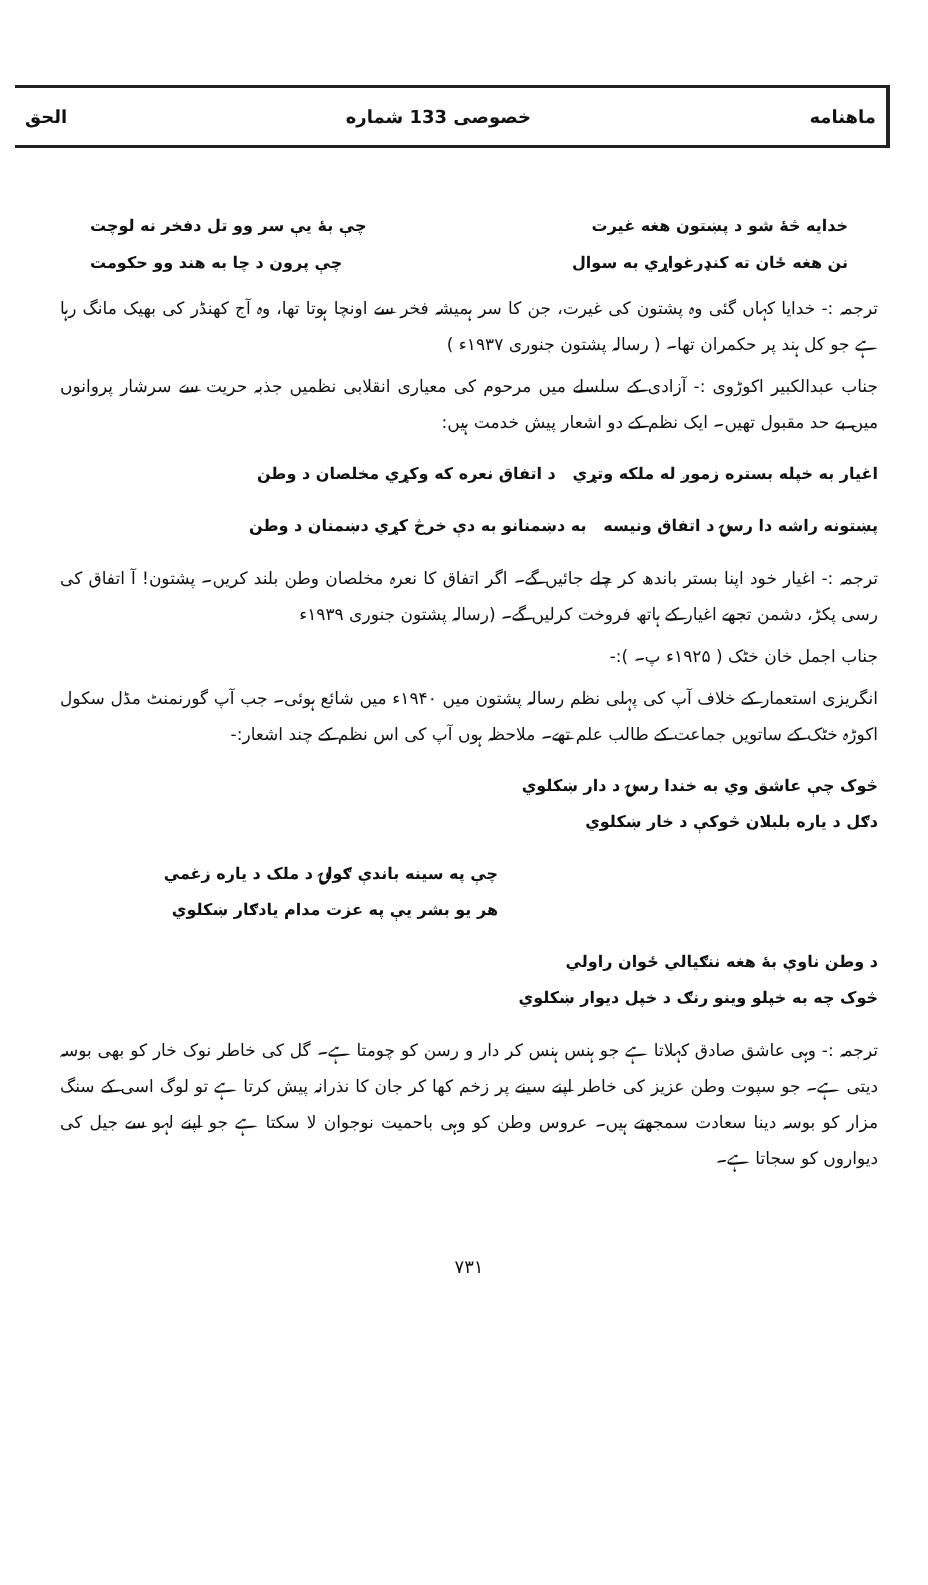ماهنامه خصوصی 133 شماره الحق
خدایه څهٔ شو د پښتون هغه غیرت چې بهٔ يې سر وو تل دفخر نه لوچت
نن هغه ځان ته کنډرغواړي به سوال چې پرون د چا به هند وو حکومت
ترجمہ :- خدایا کہاں گئی وہ پشتون کی غیرت، جن کا سر ہمیشہ فخر سے اونچا ہوتا تھا، وہ آج کھنڈر کی بھیک مانگ رہا ہے جو کل ہند پر حکمران تھا۔ ( رسالہ پشتون جنوری ۱۹۳۷ء )
جناب عبدالکبیر اکوڑوی :- آزادی کے سلسلے میں مرحوم کی معیاری انقلابی نظمیں جذبہ حریت سے سرشار پروانوں میں بے حد مقبول تھیں۔ ایک نظم کے دو اشعار پیش خدمت ہیں:
اغیار به خپله بستره زموږ له ملکه وتړي د اتفاق نعره که وکړي مخلصان د وطن
پښتونه راشه دا رسۍ د اتفاق ونیسه به دښمنانو به دې خرڅ کړي دښمنان د وطن
ترجمہ :- اغیار خود اپنا بستر باندھ کر چلے جائیں گے۔ اگر اتفاق کا نعرہ مخلصان وطن بلند کریں۔ پشتون! آ اتفاق کی رسی پکڑ، دشمن تجھے اغیار کے ہاتھ فروخت کرلیں گے۔ (رسالہ پشتون جنوری ۱۹۳۹ء
جناب اجمل خان خٹک ( ۱۹۲۵ء پ۔ ):-
انگریزی استعمار کے خلاف آپ کی پہلی نظم رسالہ پشتون میں ۱۹۴۰ء میں شائع ہوئی۔ جب آپ گورنمنٹ مڈل سکول اکوڑہ خٹک کے ساتویں جماعت کے طالب علم تھے۔ ملاحظہ ہوں آپ کی اس نظم کے چند اشعار:-
څوک چې عاشق وي به خندا رسۍ د دار ښکلوي
دګل د یاره بلبلان څوکې د خار ښکلوي
چې په سينه باندې ګولۍ د ملک د یاره زغمي
هر یو بشر يې په عزت مدام یادګار ښکلوي
د وطن ناوې بهٔ هغه ننګیالي ځوان راولي
څوک چه به خپلو وینو رنګ د خپل دیوار ښکلوي
ترجمہ :- وہی عاشق صادق کہلاتا ہے جو ہنس ہنس کر دار و رسن کو چومتا ہے۔ گل کی خاطر نوک خار کو بھی بوسہ دیتی ہے۔ جو سپوت وطن عزیز کی خاطر اپنے سینے پر زخم کھا کر جان کا نذرانہ پیش کرتا ہے تو لوگ اسی کے سنگ مزار کو بوسہ دینا سعادت سمجھتے ہیں۔ عروس وطن کو وہی باحمیت نوجوان لا سکتا ہے جو اپنے لہو سے جیل کی دیواروں کو سجاتا ہے۔
۷۳۱